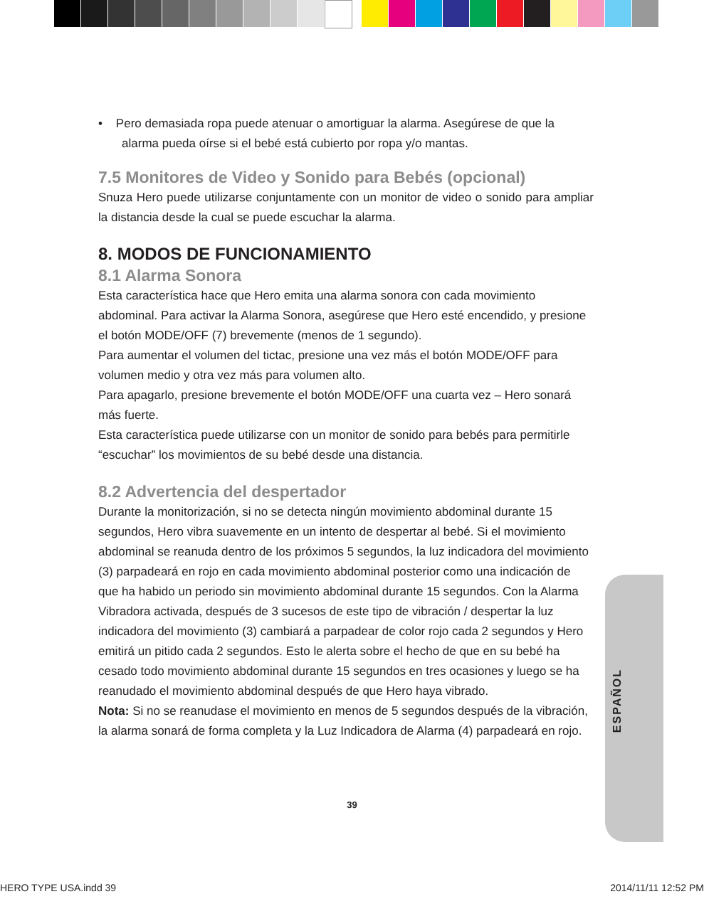• Pero demasiada ropa puede atenuar o amortiguar la alarma. Asegúrese de que la
alarma pueda oírse si el bebé está cubierto por ropa y/o mantas.
7.5 Monitores de Video y Sonido para Bebés (opcional)
Snuza Hero puede utilizarse conjuntamente con un monitor de video o sonido para ampliar la distancia desde la cual se puede escuchar la alarma.
8. MODOS DE FUNCIONAMIENTO
8.1 Alarma Sonora
Esta característica hace que Hero emita una alarma sonora con cada movimiento abdominal. Para activar la Alarma Sonora, asegúrese que Hero esté encendido, y presione el botón MODE/OFF (7) brevemente (menos de 1 segundo).
Para aumentar el volumen del tictac, presione una vez más el botón MODE/OFF para volumen medio y otra vez más para volumen alto.
Para apagarlo, presione brevemente el botón MODE/OFF una cuarta vez – Hero sonará más fuerte.
Esta característica puede utilizarse con un monitor de sonido para bebés para permitirle “escuchar” los movimientos de su bebé desde una distancia.
8.2 Advertencia del despertador
Durante la monitorización, si no se detecta ningún movimiento abdominal durante 15 segundos, Hero vibra suavemente en un intento de despertar al bebé. Si el movimiento abdominal se reanuda dentro de los próximos 5 segundos, la luz indicadora del movimiento (3) parpadeará en rojo en cada movimiento abdominal posterior como una indicación de que ha habido un periodo sin movimiento abdominal durante 15 segundos. Con la Alarma Vibradora activada, después de 3 sucesos de este tipo de vibración / despertar la luz indicadora del movimiento (3) cambiará a parpadear de color rojo cada 2 segundos y Hero emitirá un pitido cada 2 segundos. Esto le alerta sobre el hecho de que en su bebé ha cesado todo movimiento abdominal durante 15 segundos en tres ocasiones y luego se ha reanudado el movimiento abdominal después de que Hero haya vibrado.
Nota: Si no se reanudase el movimiento en menos de 5 segundos después de la vibración, la alarma sonará de forma completa y la Luz Indicadora de Alarma (4) parpadeará en rojo.
ESPAÑOL
39
HERO TYPE USA.indd 39 2014/11/11 12:52 PM